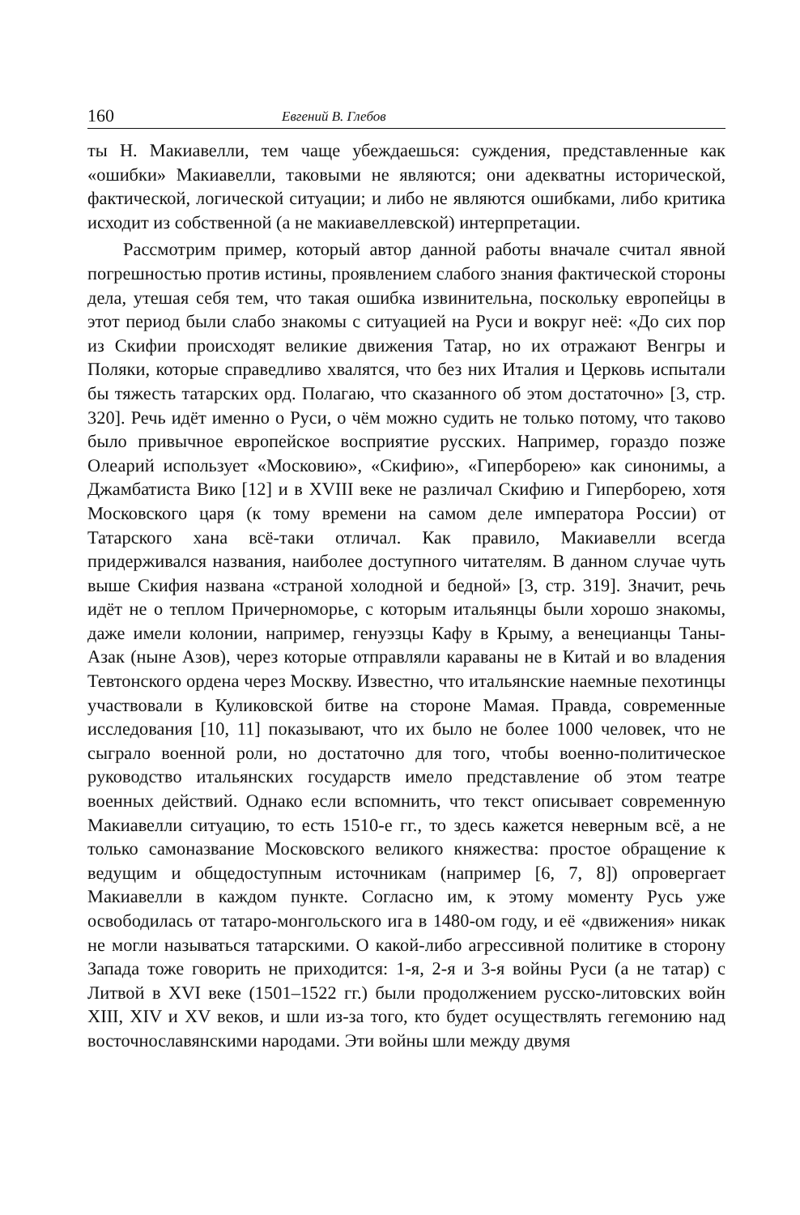160 Евгений В. Глебов
ты Н. Макиавелли, тем чаще убеждаешься: суждения, представленные как «ошибки» Макиавелли, таковыми не являются; они адекватны исторической, фактической, логической ситуации; и либо не являются ошибками, либо критика исходит из собственной (а не макиавеллевской) интерпретации.
Рассмотрим пример, который автор данной работы вначале считал явной погрешностью против истины, проявлением слабого знания фактической стороны дела, утешая себя тем, что такая ошибка извинительна, поскольку европейцы в этот период были слабо знакомы с ситуацией на Руси и вокруг неё: «До сих пор из Скифии происходят великие движения Татар, но их отражают Венгры и Поляки, которые справедливо хвалятся, что без них Италия и Церковь испытали бы тяжесть татарских орд. Полагаю, что сказанного об этом достаточно» [3, стр. 320]. Речь идёт именно о Руси, о чём можно судить не только потому, что таково было привычное европейское восприятие русских. Например, гораздо позже Олеарий использует «Московию», «Скифию», «Гиперборею» как синонимы, а Джамбатиста Вико [12] и в XVIII веке не различал Скифию и Гиперборею, хотя Московского царя (к тому времени на самом деле императора России) от Татарского хана всё-таки отличал. Как правило, Макиавелли всегда придерживался названия, наиболее доступного читателям. В данном случае чуть выше Скифия названа «страной холодной и бедной» [3, стр. 319]. Значит, речь идёт не о теплом Причерноморье, с которым итальянцы были хорошо знакомы, даже имели колонии, например, генуэзцы Кафу в Крыму, а венецианцы Таны-Азак (ныне Азов), через которые отправляли караваны не в Китай и во владения Тевтонского ордена через Москву. Известно, что итальянские наемные пехотинцы участвовали в Куликовской битве на стороне Мамая. Правда, современные исследования [10, 11] показывают, что их было не более 1000 человек, что не сыграло военной роли, но достаточно для того, чтобы военно-политическое руководство итальянских государств имело представление об этом театре военных действий. Однако если вспомнить, что текст описывает современную Макиавелли ситуацию, то есть 1510-е гг., то здесь кажется неверным всё, а не только самоназвание Московского великого княжества: простое обращение к ведущим и общедоступным источникам (например [6, 7, 8]) опровергает Макиавелли в каждом пункте. Согласно им, к этому моменту Русь уже освободилась от татаро-монгольского ига в 1480-ом году, и её «движения» никак не могли называться татарскими. О какой-либо агрессивной политике в сторону Запада тоже говорить не приходится: 1-я, 2-я и 3-я войны Руси (а не татар) с Литвой в XVI веке (1501–1522 гг.) были продолжением русско-литовских войн XIII, XIV и XV веков, и шли из-за того, кто будет осуществлять гегемонию над восточнославянскими народами. Эти войны шли между двумя